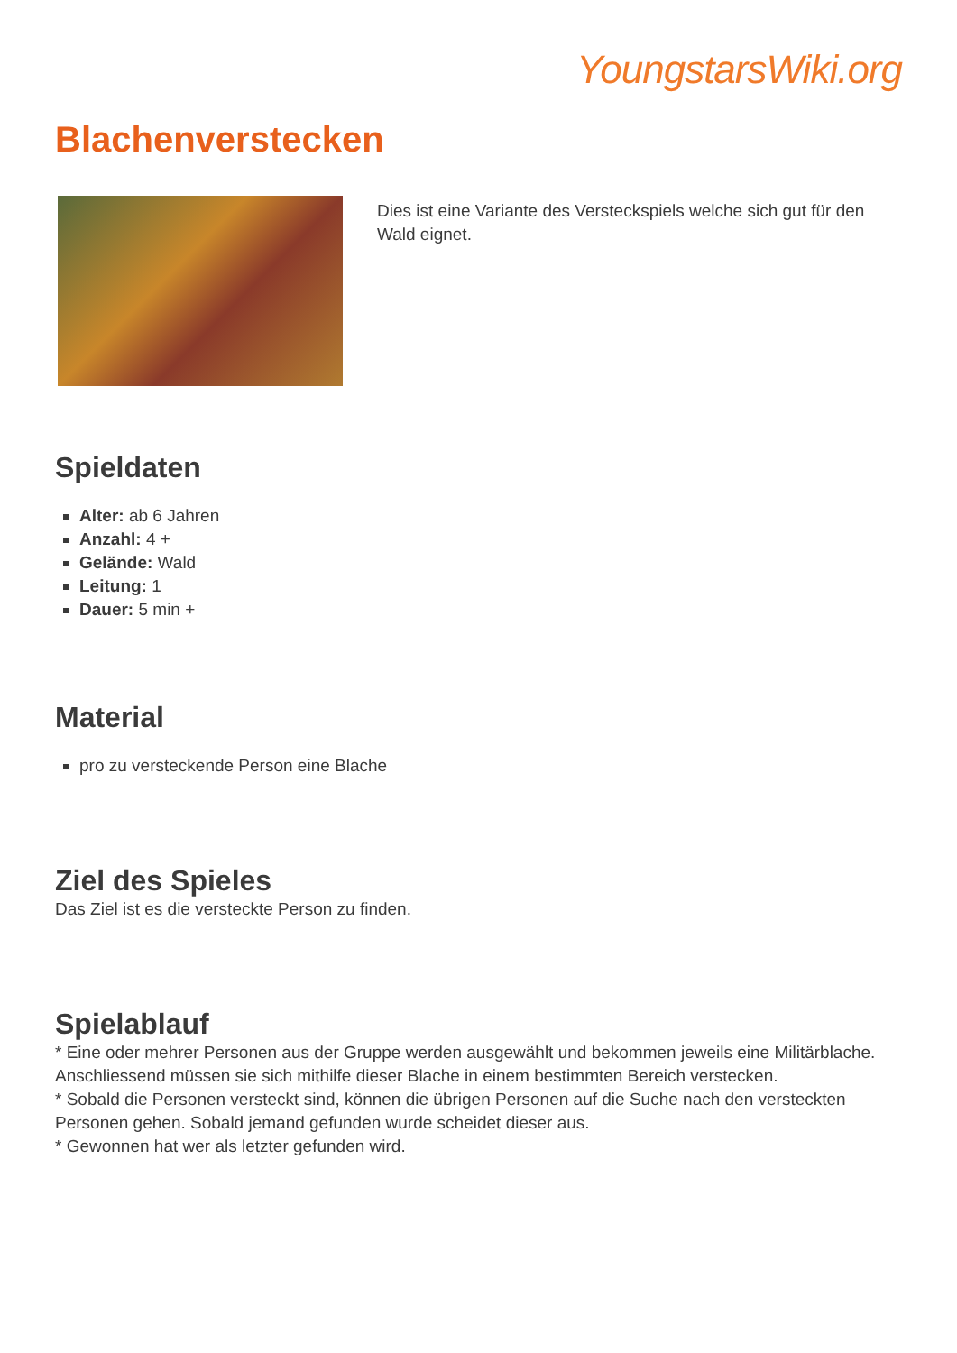YoungstarsWiki.org
Blachenverstecken
Dies ist eine Variante des Versteckspiels welche sich gut für den Wald eignet.
Spieldaten
Alter: ab 6 Jahren
Anzahl: 4 +
Gelände: Wald
Leitung: 1
Dauer: 5 min +
Material
pro zu versteckende Person eine Blache
Ziel des Spieles
Das Ziel ist es die versteckte Person zu finden.
Spielablauf
* Eine oder mehrer Personen aus der Gruppe werden ausgewählt und bekommen jeweils eine Militärblache. Anschliessend müssen sie sich mithilfe dieser Blache in einem bestimmten Bereich verstecken.
* Sobald die Personen versteckt sind, können die übrigen Personen auf die Suche nach den versteckten Personen gehen. Sobald jemand gefunden wurde scheidet dieser aus.
* Gewonnen hat wer als letzter gefunden wird.